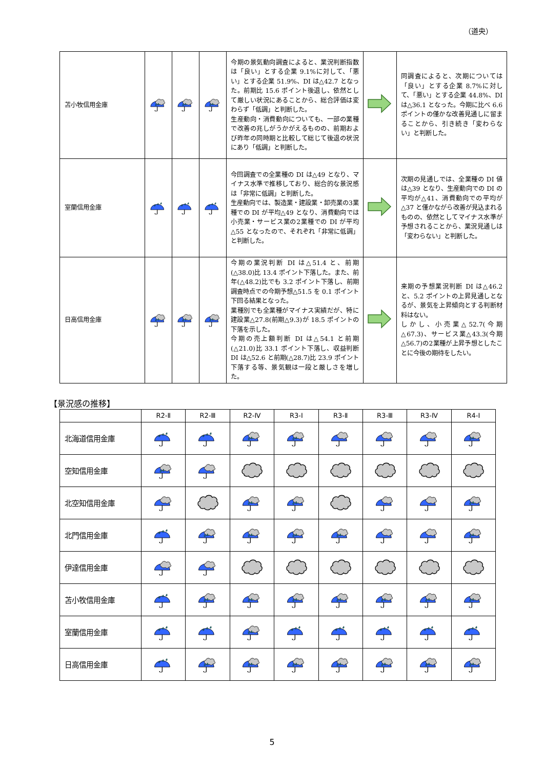（道央）
| 苫小牧信用金庫 | | | | 今期の景気動向調査によると、業況判断指数は「良い」とする企業 9.1%に対して、「悪い」とする企業 51.9%、DI は△42.7 となった。前期比 15.6 ポイント後退し、依然として厳しい状況にあることから、総合評価は変わらず「低調」と判断した。 生産動向・消費動向についても、一部の業種で改善の兆しがうかがえるものの、前期および昨年の同時期と比較して総じて後退の状況にあり「低調」と判断した。 | | 同調査によると、次期については「良い」とする企業 8.7%に対して、「悪い」とする企業 44.8%、DI は△36.1 となった。今期に比べ 6.6 ポイントの僅かな改善見通しに留まることから、引き続き「変わらない」と判断した。 |
| 室蘭信用金庫 | | | | 今回調査での全業種の DI は△49 となり、マイナス水準で推移しており、総合的な景況感は「非常に低調」と判断した。 生産動向では、製造業・建設業・卸売業の3業種での DI が平均△49 となり、消費動向では小売業・サービス業の2業種での DI が平均△55 となったので、それぞれ「非常に低調」と判断した。 | | 次期の見通しでは、全業種の DI 値は△39 となり、生産動向での DI の平均が△41、消費動向での平均が△37 と僅かながら改善が見込まれるものの、依然としてマイナス水準が予想されることから、業況見通しは「変わらない」と判断した。 |
| 日高信用金庫 | | | | 今期の業況判断 DI は△51.4 と、前期(△38.0)比 13.4 ポイント下落した。また、前年(△48.2)比でも 3.2 ポイント下落し、前期調査時点での今期予想△51.5 を 0.1 ポイント下回る結果となった。 業種別でも全業種がマイナス実績だが、特に建設業△27.8(前期△9.3)が 18.5 ポイントの下落を示した。 今期の売上額判断 DI は△54.1 と前期(△21.0)比 33.1 ポイント下落し、収益判断 DI は△52.6 と前期(△28.7)比 23.9 ポイント下落する等、景気観は一段と厳しさを増した。 | | 来期の予想業況判断 DI は△46.2 と、5.2 ポイントの上昇見通しとなるが、景気を上昇傾向とする判断材料はない。 しかし、小売業△52.7(今期△67.3)、サービス業△43.3(今期△56.7)の2業種が上昇予想としたことに今後の期待をしたい。 |
【景況感の推移】
| | R2-Ⅱ | R2-Ⅲ | R2-Ⅳ | R3-Ⅰ | R3-Ⅱ | R3-Ⅲ | R3-Ⅳ | R4-Ⅰ |
| --- | --- | --- | --- | --- | --- | --- | --- | --- |
| 北海道信用金庫 | | | | | | | | |
| 空知信用金庫 | | | | | | | | |
| 北空知信用金庫 | | | | | | | | |
| 北門信用金庫 | | | | | | | | |
| 伊達信用金庫 | | | | | | | | |
| 苫小牧信用金庫 | | | | | | | | |
| 室蘭信用金庫 | | | | | | | | |
| 日高信用金庫 | | | | | | | | |
5